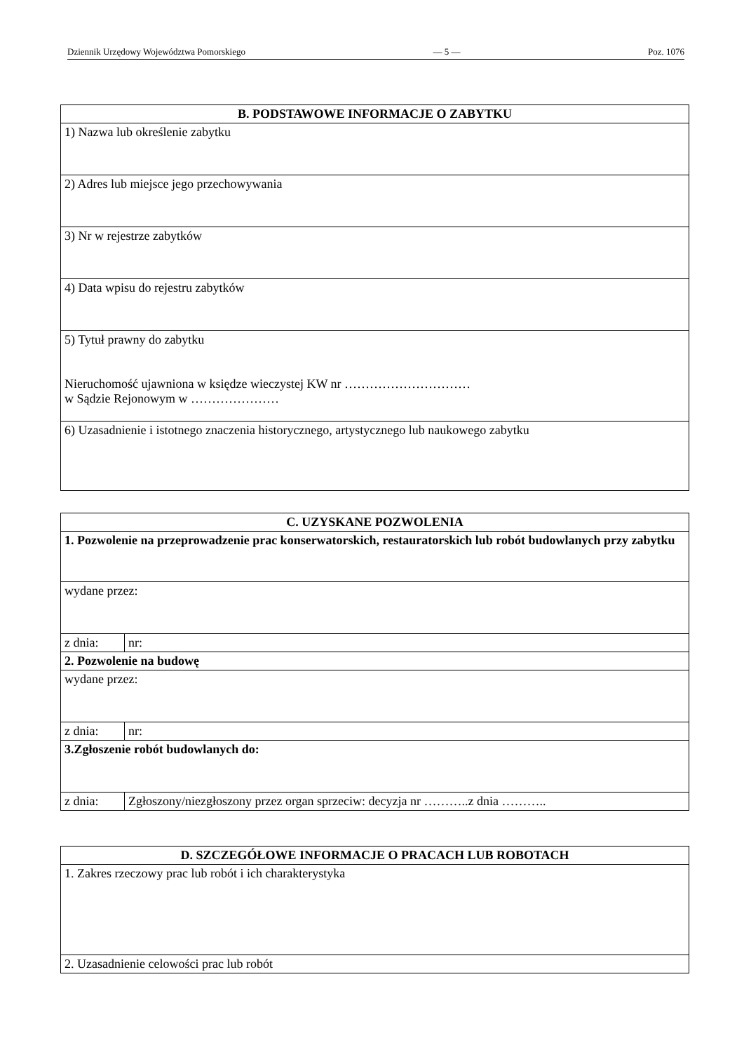Dziennik Urzędowy Województwa Pomorskiego — 5 — Poz. 1076
| B. PODSTAWOWE INFORMACJE O ZABYTKU |
| --- |
| 1) Nazwa lub określenie zabytku |
| 2) Adres lub miejsce jego przechowywania |
| 3) Nr w rejestrze zabytków |
| 4) Data wpisu do rejestru zabytków |
| 5) Tytuł prawny do zabytku Nieruchomość ujawniona w księdze wieczystej KW nr ………………………… w Sądzie Rejonowym w ………………… |
| 6) Uzasadnienie i istotnego znaczenia historycznego, artystycznego lub naukowego zabytku |
| C. UZYSKANE POZWOLENIA | |
| --- | --- |
| 1. Pozwolenie na przeprowadzenie prac konserwatorskich, restauratorskich lub robót budowlanych przy zabytku | |
| wydane przez: | |
| z dnia: | nr: |
| 2. Pozwolenie na budowę | |
| wydane przez: | |
| z dnia: | nr: |
| 3.Zgłoszenie robót budowlanych do: | |
| z dnia: | Zgłoszony/niezgłoszony przez organ sprzeciw: decyzja nr ………..z dnia ……….. |
| D. SZCZEGÓŁOWE INFORMACJE O PRACACH LUB ROBOTACH |
| --- |
| 1. Zakres rzeczowy prac lub robót i ich charakterystyka |
| 2. Uzasadnienie celowości prac lub robót |